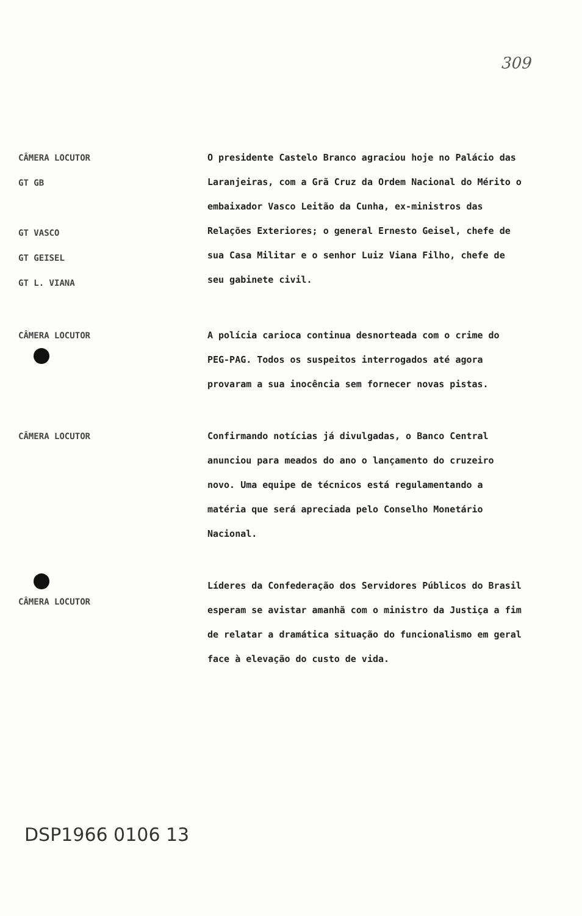309
CÂMERA LOCUTOR
GT GB
GT VASCO
GT GEISEL
GT L. VIANA
O presidente Castelo Branco agraciou hoje no Palácio das Laranjeiras, com a Grã Cruz da Ordem Nacional do Mérito o embaixador Vasco Leitão da Cunha, ex-ministros das Relações Exteriores; o general Ernesto Geisel, chefe de sua Casa Militar e o senhor Luiz Viana Filho, chefe de seu gabinete civil.
CÂMERA LOCUTOR
A polícia carioca continua desnorteada com o crime do PEG-PAG. Todos os suspeitos interrogados até agora provaram a sua inocência sem fornecer novas pistas.
CÂMERA LOCUTOR
Confirmando notícias já divulgadas, o Banco Central anunciou para meados do ano o lançamento do cruzeiro novo. Uma equipe de técnicos está regulamentando a matéria que será apreciada pelo Conselho Monetário Nacional.
CÂMERA LOCUTOR
Líderes da Confederação dos Servidores Públicos do Brasil esperam se avistar amanhã com o ministro da Justiça a fim de relatar a dramática situação do funcionalismo em geral face à elevação do custo de vida.
DSP1966 0106 13